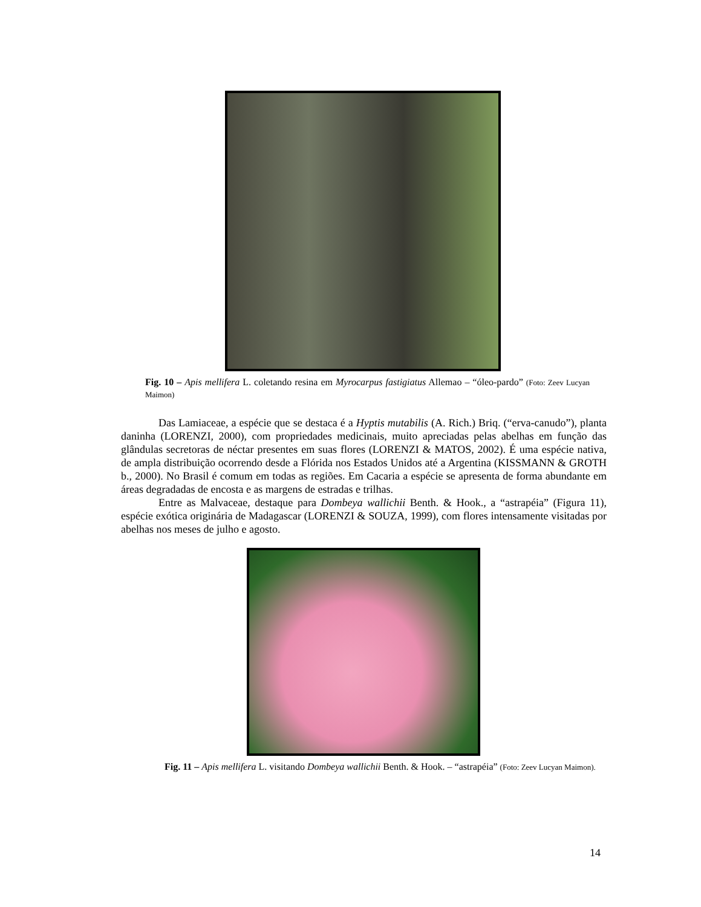Fig. 10 – Apis mellifera L. coletando resina em Myrocarpus fastigiatus Allemao – “óleo-pardo” (Foto: Zeev Lucyan Maimon)
Das Lamiaceae, a espécie que se destaca é a Hyptis mutabilis (A. Rich.) Briq. (“erva-canudo”), planta daninha (LORENZI, 2000), com propriedades medicinais, muito apreciadas pelas abelhas em função das glândulas secretoras de néctar presentes em suas flores (LORENZI & MATOS, 2002). É uma espécie nativa, de ampla distribuição ocorrendo desde a Flórida nos Estados Unidos até a Argentina (KISSMANN & GROTH b., 2000). No Brasil é comum em todas as regiões. Em Cacaria a espécie se apresenta de forma abundante em áreas degradadas de encosta e as margens de estradas e trilhas.
Entre as Malvaceae, destaque para Dombeya wallichii Benth. & Hook., a “astrapéia” (Figura 11), espécie exótica originária de Madagascar (LORENZI & SOUZA, 1999), com flores intensamente visitadas por abelhas nos meses de julho e agosto.
Fig. 11 – Apis mellifera L. visitando Dombeya wallichii Benth. & Hook. – “astrapéia” (Foto: Zeev Lucyan Maimon).
14